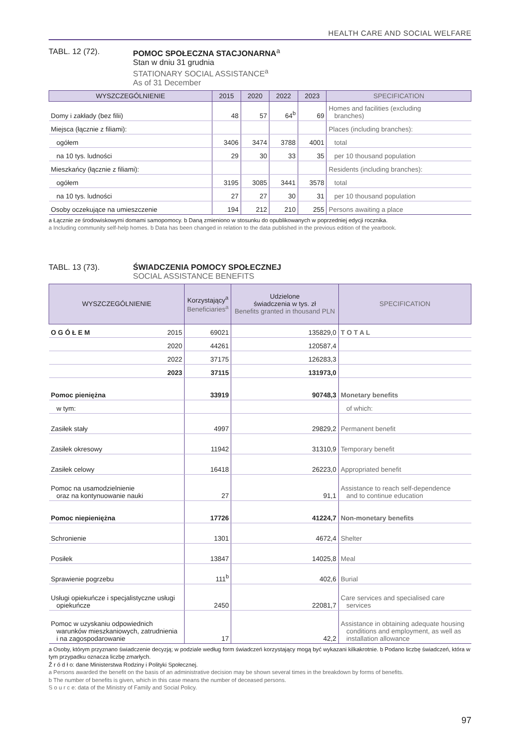HEALTH CARE AND SOCIAL WELFARE
TABL. 12 (72). POMOC SPOŁECZNA STACJONARNA<sup>a</sup>
Stan w dniu 31 grudnia
STATIONARY SOCIAL ASSISTANCE<sup>a</sup>
As of 31 December
| WYSZCZEGÓLNIENIE | 2015 | 2020 | 2022 | 2023 | SPECIFICATION |
| --- | --- | --- | --- | --- | --- |
| Domy i zakłady (bez filii) | 48 | 57 | 64<sup>b</sup> | 69 | Homes and facilities (excluding branches) |
| Miejsca (łącznie z filiami): | | | | | Places (including branches): |
| ogółem | 3406 | 3474 | 3788 | 4001 | total |
| na 10 tys. ludności | 29 | 30 | 33 | 35 | per 10 thousand population |
| Mieszkańcy (łącznie z filiami): | | | | | Residents (including branches): |
| ogółem | 3195 | 3085 | 3441 | 3578 | total |
| na 10 tys. ludności | 27 | 27 | 30 | 31 | per 10 thousand population |
| Osoby oczekujące na umieszczenie | 194 | 212 | 210 | 255 | Persons awaiting a place |
a Łącznie ze środowiskowymi domami samopomocy. b Daną zmieniono w stosunku do opublikowanych w poprzedniej edycji rocznika.
a Including community self-help homes. b Data has been changed in relation to the data published in the previous edition of the yearbook.
TABL. 13 (73). ŚWIADCZENIA POMOCY SPOŁECZNEJ
SOCIAL ASSISTANCE BENEFITS
| WYSZCZEGÓLNIENIE | | Korzystający<sup>a</sup> Beneficiaries<sup>a</sup> | Udzielone świadczenia w tys. zł Benefits granted in thousand PLN | SPECIFICATION |
| --- | --- | --- | --- | --- |
| O G Ó Ł E M | 2015 | 69021 | 135829,0 | T O T A L |
| | 2020 | 44261 | 120587,4 | |
| | 2022 | 37175 | 126283,3 | |
| | 2023 | 37115 | 131973,0 | |
| Pomoc pieniężna | | 33919 | 90748,3 | Monetary benefits |
| w tym: | | | | of which: |
| Zasiłek stały | | 4997 | 29829,2 | Permanent benefit |
| Zasiłek okresowy | | 11942 | 31310,9 | Temporary benefit |
| Zasiłek celowy | | 16418 | 26223,0 | Appropriated benefit |
| Pomoc na usamodzielnienie oraz na kontynuowanie nauki | | 27 | 91,1 | Assistance to reach self-dependence and to continue education |
| Pomoc niepieniężna | | 17726 | 41224,7 | Non-monetary benefits |
| Schronienie | | 1301 | 4672,4 | Shelter |
| Posiłek | | 13847 | 14025,8 | Meal |
| Sprawienie pogrzebu | | 111<sup>b</sup> | 402,6 | Burial |
| Usługi opiekuńcze i specjalistyczne usługi opiekuńcze | | 2450 | 22081,7 | Care services and specialised care services |
| Pomoc w uzyskaniu odpowiednich warunków mieszkaniowych, zatrudnienia i na zagospodarowanie | | 17 | 42,2 | Assistance in obtaining adequate housing conditions and employment, as well as installation allowance |
a Osoby, którym przyznano świadczenie decyzją; w podziale według form świadczeń korzystający mogą być wykazani kilkakrotnie. b Podano liczbę świadczeń, która w tym przypadku oznacza liczbę zmarłych.
Ź r ó d ł o: dane Ministerstwa Rodziny i Polityki Społecznej.
a Persons awarded the benefit on the basis of an administrative decision may be shown several times in the breakdown by forms of benefits.
b The number of benefits is given, which in this case means the number of deceased persons.
S o u r c e: data of the Ministry of Family and Social Policy.
97